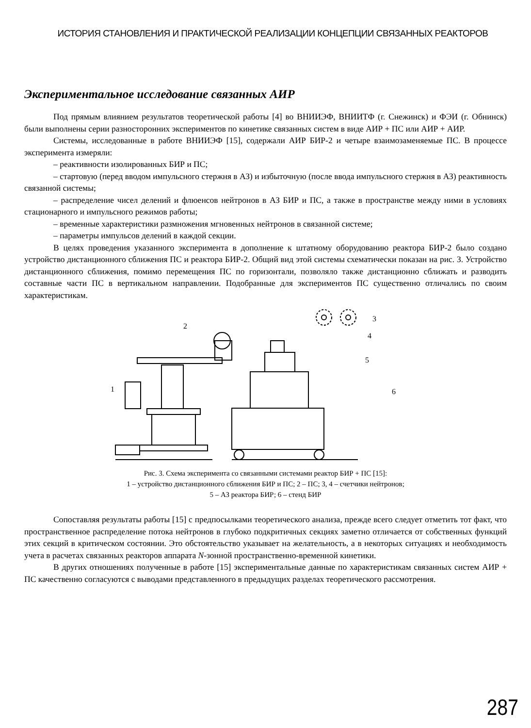ИСТОРИЯ СТАНОВЛЕНИЯ И ПРАКТИЧЕСКОЙ РЕАЛИЗАЦИИ КОНЦЕПЦИИ СВЯЗАННЫХ РЕАКТОРОВ
Экспериментальное исследование связанных АИР
Под прямым влиянием результатов теоретической работы [4] во ВНИИЭФ, ВНИИТФ (г. Снежинск) и ФЭИ (г. Обнинск) были выполнены серии разносторонних экспериментов по кинетике связанных систем в виде АИР + ПС или АИР + АИР.
Системы, исследованные в работе ВНИИЭФ [15], содержали АИР БИР-2 и четыре взаимозаменяемые ПС. В процессе эксперимента измеряли:
– реактивности изолированных БИР и ПС;
– стартовую (перед вводом импульсного стержня в АЗ) и избыточную (после ввода импульсного стержня в АЗ) реактивность связанной системы;
– распределение чисел делений и флюенсов нейтронов в АЗ БИР и ПС, а также в пространстве между ними в условиях стационарного и импульсного режимов работы;
– временные характеристики размножения мгновенных нейтронов в связанной системе;
– параметры импульсов делений в каждой секции.
В целях проведения указанного эксперимента в дополнение к штатному оборудованию реактора БИР-2 было создано устройство дистанционного сближения ПС и реактора БИР-2. Общий вид этой системы схематически показан на рис. 3. Устройство дистанционного сближения, помимо перемещения ПС по горизонтали, позволяло также дистанционно сближать и разводить составные части ПС в вертикальном направлении. Подобранные для экспериментов ПС существенно отличались по своим характеристикам.
3
4
5
6
2
1
Рис. 3. Схема эксперимента со связанными системами реактор БИР + ПС [15]:
1 – устройство дистанционного сближения БИР и ПС; 2 – ПС; 3, 4 – счетчики нейтронов;
5 – АЗ реактора БИР; 6 – стенд БИР
Сопоставляя результаты работы [15] с предпосылками теоретического анализа, прежде всего следует отметить тот факт, что пространственное распределение потока нейтронов в глубоко подкритичных секциях заметно отличается от собственных функций этих секций в критическом состоянии. Это обстоятельство указывает на желательность, а в некоторых ситуациях и необходимость учета в расчетах связанных реакторов аппарата N-зонной пространственно-временной кинетики.
В других отношениях полученные в работе [15] экспериментальные данные по характеристикам связанных систем АИР + ПС качественно согласуются с выводами представленного в предыдущих разделах теоретического рассмотрения.
287